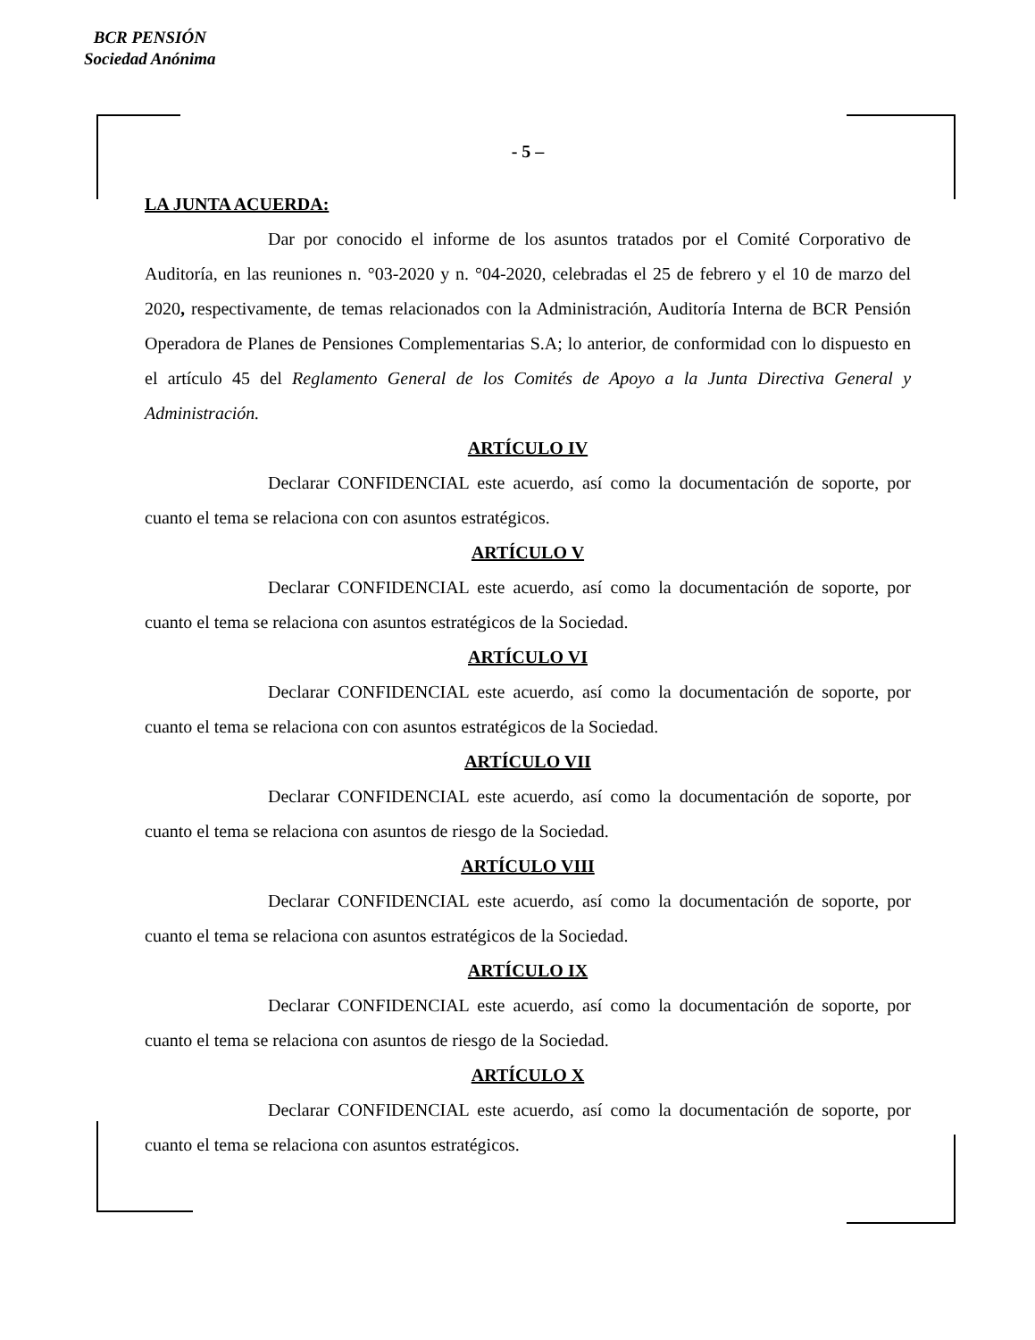BCR PENSIÓN
Sociedad Anónima
- 5 –
LA JUNTA ACUERDA:
Dar por conocido el informe de los asuntos tratados por el Comité Corporativo de Auditoría, en las reuniones n. °03-2020 y n. °04-2020, celebradas el 25 de febrero y el 10 de marzo del 2020, respectivamente, de temas relacionados con la Administración, Auditoría Interna de BCR Pensión Operadora de Planes de Pensiones Complementarias S.A; lo anterior, de conformidad con lo dispuesto en el artículo 45 del Reglamento General de los Comités de Apoyo a la Junta Directiva General y Administración.
ARTÍCULO IV
Declarar CONFIDENCIAL este acuerdo, así como la documentación de soporte, por cuanto el tema se relaciona con con asuntos estratégicos.
ARTÍCULO V
Declarar CONFIDENCIAL este acuerdo, así como la documentación de soporte, por cuanto el tema se relaciona con asuntos estratégicos de la Sociedad.
ARTÍCULO VI
Declarar CONFIDENCIAL este acuerdo, así como la documentación de soporte, por cuanto el tema se relaciona con con asuntos estratégicos de la Sociedad.
ARTÍCULO VII
Declarar CONFIDENCIAL este acuerdo, así como la documentación de soporte, por cuanto el tema se relaciona con asuntos de riesgo de la Sociedad.
ARTÍCULO VIII
Declarar CONFIDENCIAL este acuerdo, así como la documentación de soporte, por cuanto el tema se relaciona con asuntos estratégicos de la Sociedad.
ARTÍCULO IX
Declarar CONFIDENCIAL este acuerdo, así como la documentación de soporte, por cuanto el tema se relaciona con asuntos de riesgo de la Sociedad.
ARTÍCULO X
Declarar CONFIDENCIAL este acuerdo, así como la documentación de soporte, por cuanto el tema se relaciona con asuntos estratégicos.